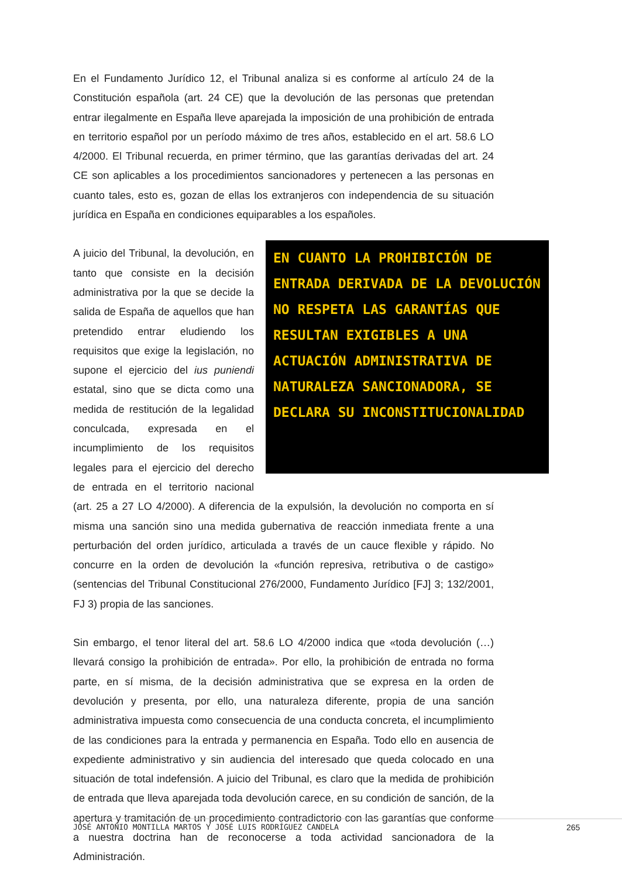En el Fundamento Jurídico 12, el Tribunal analiza si es conforme al artículo 24 de la Constitución española (art. 24 CE) que la devolución de las personas que pretendan entrar ilegalmente en España lleve aparejada la imposición de una prohibición de entrada en territorio español por un período máximo de tres años, establecido en el art. 58.6 LO 4/2000. El Tribunal recuerda, en primer término, que las garantías derivadas del art. 24 CE son aplicables a los procedimientos sancionadores y pertenecen a las personas en cuanto tales, esto es, gozan de ellas los extranjeros con independencia de su situación jurídica en España en condiciones equiparables a los españoles.
EN CUANTO LA PROHIBICIÓN DE ENTRADA DERIVADA DE LA DEVOLUCIÓN NO RESPETA LAS GARANTÍAS QUE RESULTAN EXIGIBLES A UNA ACTUACIÓN ADMINISTRATIVA DE NATURALEZA SANCIONADORA, SE DECLARA SU INCONSTITUCIONALIDAD
A juicio del Tribunal, la devolución, en tanto que consiste en la decisión administrativa por la que se decide la salida de España de aquellos que han pretendido entrar eludiendo los requisitos que exige la legislación, no supone el ejercicio del ius puniendi estatal, sino que se dicta como una medida de restitución de la legalidad conculcada, expresada en el incumplimiento de los requisitos legales para el ejercicio del derecho de entrada en el territorio nacional (art. 25 a 27 LO 4/2000). A diferencia de la expulsión, la devolución no comporta en sí misma una sanción sino una medida gubernativa de reacción inmediata frente a una perturbación del orden jurídico, articulada a través de un cauce flexible y rápido. No concurre en la orden de devolución la «función represiva, retributiva o de castigo» (sentencias del Tribunal Constitucional 276/2000, Fundamento Jurídico [FJ] 3; 132/2001, FJ 3) propia de las sanciones.
Sin embargo, el tenor literal del art. 58.6 LO 4/2000 indica que «toda devolución (…) llevará consigo la prohibición de entrada». Por ello, la prohibición de entrada no forma parte, en sí misma, de la decisión administrativa que se expresa en la orden de devolución y presenta, por ello, una naturaleza diferente, propia de una sanción administrativa impuesta como consecuencia de una conducta concreta, el incumplimiento de las condiciones para la entrada y permanencia en España. Todo ello en ausencia de expediente administrativo y sin audiencia del interesado que queda colocado en una situación de total indefensión. A juicio del Tribunal, es claro que la medida de prohibición de entrada que lleva aparejada toda devolución carece, en su condición de sanción, de la apertura y tramitación de un procedimiento contradictorio con las garantías que conforme a nuestra doctrina han de reconocerse a toda actividad sancionadora de la Administración.
JOSÉ ANTONIO MONTILLA MARTOS Y JOSÉ LUIS RODRÍGUEZ CANDELA 265